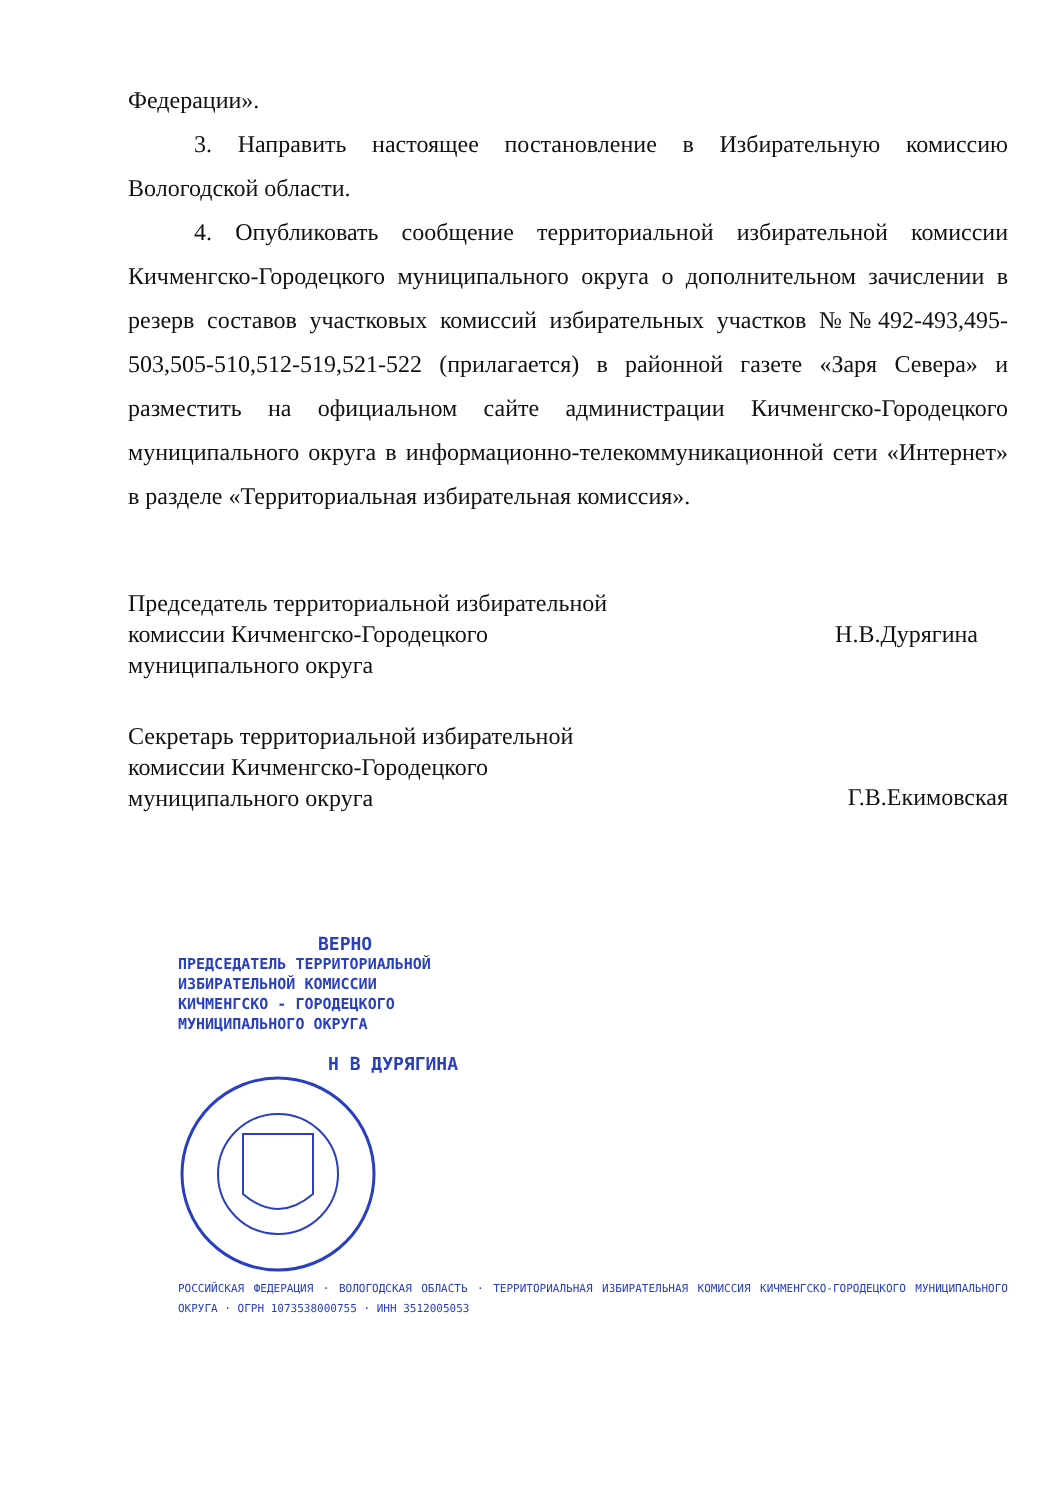Федерации».
3. Направить настоящее постановление в Избирательную комиссию Вологодской области.
4. Опубликовать сообщение территориальной избирательной комиссии Кичменгско-Городецкого муниципального округа о дополнительном зачислении в резерв составов участковых комиссий избирательных участков №№492-493,495-503,505-510,512-519,521-522 (прилагается) в районной газете «Заря Севера» и разместить на официальном сайте администрации Кичменгско-Городецкого муниципального округа в информационно-телекоммуникационной сети «Интернет» в разделе «Территориальная избирательная комиссия».
Председатель территориальной избирательной
комиссии Кичменгско-Городецкого
муниципального округа
Н.В.Дурягина
Секретарь территориальной избирательной
комиссии Кичменгско-Городецкого
муниципального округа
Г.В.Екимовская
ВЕРНО
ПРЕДСЕДАТЕЛЬ ТЕРРИТОРИАЛЬНОЙ
ИЗБИРАТЕЛЬНОЙ КОМИССИИ
КИЧМЕНГСКО - ГОРОДЕЦКОГО
МУНИЦИПАЛЬНОГО ОКРУГА
Н В ДУРЯГИНА
РОССИЙСКАЯ ФЕДЕРАЦИЯ · ВОЛОГОДСКАЯ ОБЛАСТЬ · ТЕРРИТОРИАЛЬНАЯ ИЗБИРАТЕЛЬНАЯ КОМИССИЯ КИЧМЕНГСКО-ГОРОДЕЦКОГО МУНИЦИПАЛЬНОГО ОКРУГА · ОГРН 1073538000755 · ИНН 3512005053